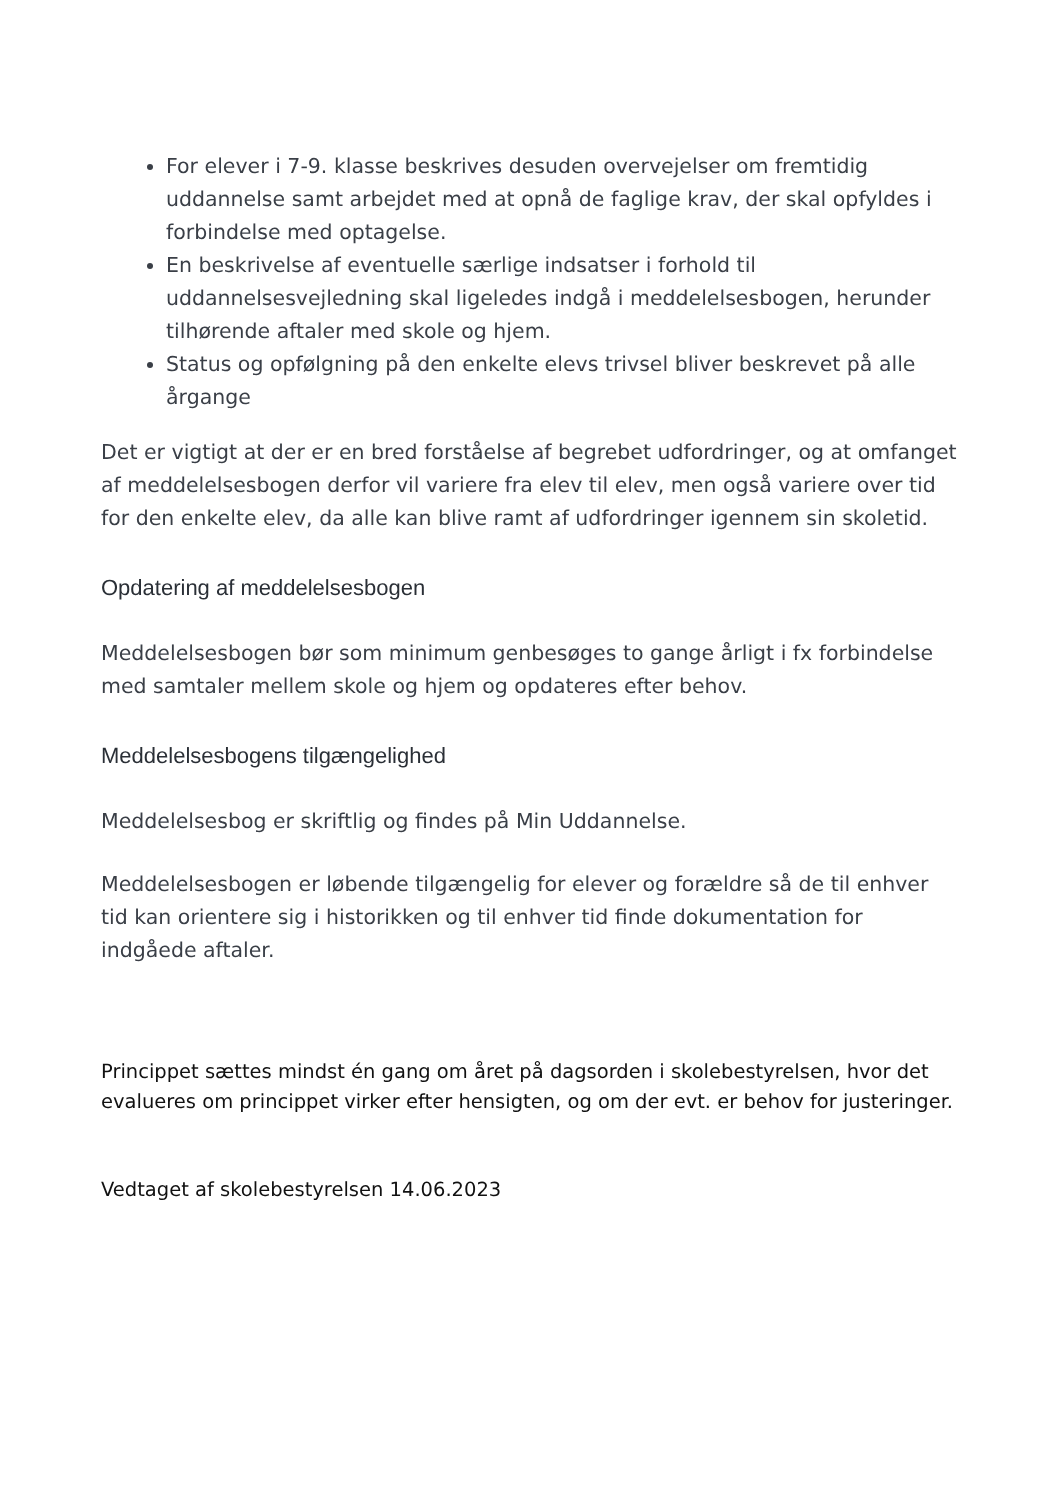For elever i 7-9. klasse beskrives desuden overvejelser om fremtidig uddannelse samt arbejdet med at opnå de faglige krav, der skal opfyldes i forbindelse med optagelse.
En beskrivelse af eventuelle særlige indsatser i forhold til uddannelsesvejledning skal ligeledes indgå i meddelelsesbogen, herunder tilhørende aftaler med skole og hjem.
Status og opfølgning på den enkelte elevs trivsel bliver beskrevet på alle årgange
Det er vigtigt at der er en bred forståelse af begrebet udfordringer, og at omfanget af meddelelsesbogen derfor vil variere fra elev til elev, men også variere over tid for den enkelte elev, da alle kan blive ramt af udfordringer igennem sin skoletid.
Opdatering af meddelelsesbogen
Meddelelsesbogen bør som minimum genbesøges to gange årligt i fx forbindelse med samtaler mellem skole og hjem og opdateres efter behov.
Meddelelsesbogens tilgængelighed
Meddelelsesbog er skriftlig og findes på Min Uddannelse.
Meddelelsesbogen er løbende tilgængelig for elever og forældre så de til enhver tid kan orientere sig i historikken og til enhver tid finde dokumentation for indgåede aftaler.
Princippet sættes mindst én gang om året på dagsorden i skolebestyrelsen, hvor det evalueres om princippet virker efter hensigten, og om der evt. er behov for justeringer.
Vedtaget af skolebestyrelsen 14.06.2023